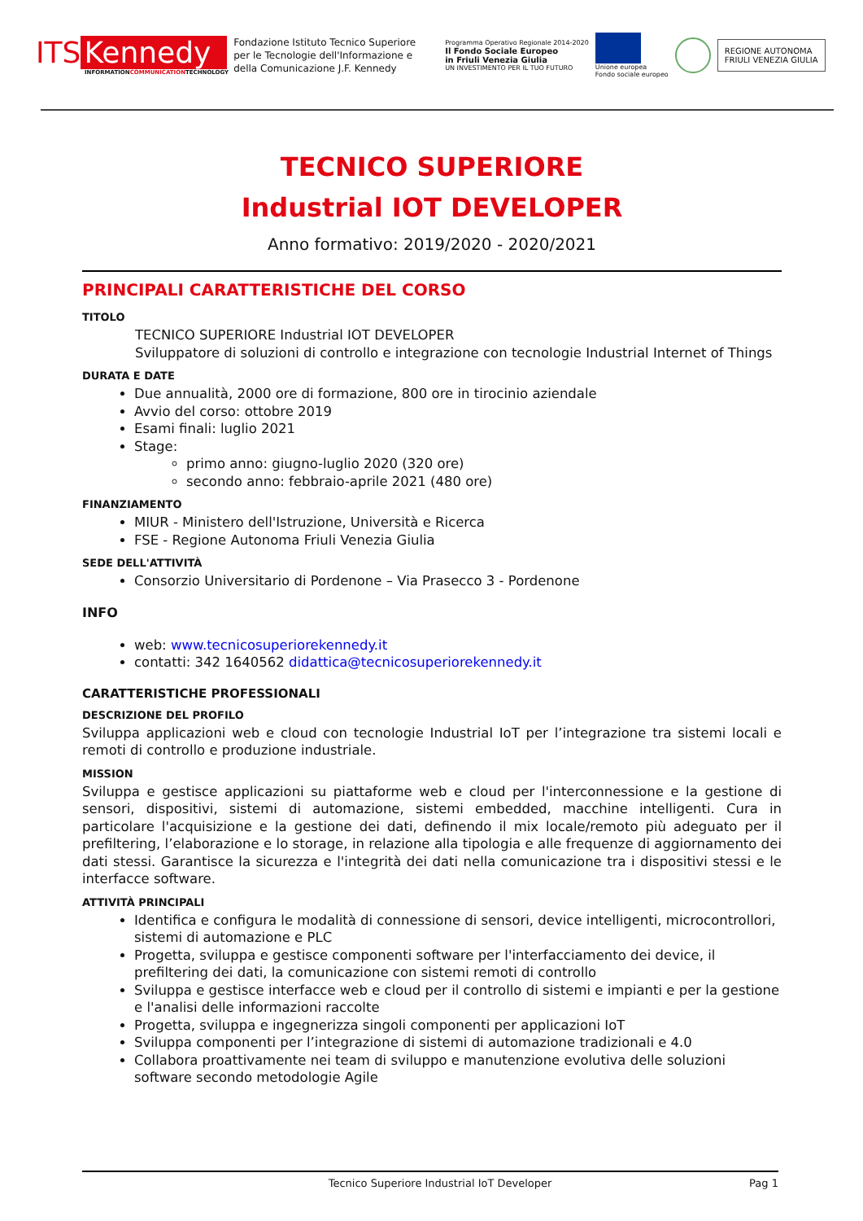ITS Kennedy
INFORMATIONCOMMUNICATIONTECHNOLOGY
Fondazione Istituto Tecnico Superiore per le Tecnologie dell'Informazione e della Comunicazione J.F. Kennedy
Programma Operativo Regionale 2014-2020
Il Fondo Sociale Europeo
in Friuli Venezia Giulia
UN INVESTIMENTO PER IL TUO FUTURO
Unione europea
Fondo sociale europeo
REGIONE AUTONOMA
FRIULI VENEZIA GIULIA
TECNICO SUPERIORE
Industrial IOT DEVELOPER
Anno formativo: 2019/2020 - 2020/2021
PRINCIPALI CARATTERISTICHE DEL CORSO
TITOLO
TECNICO SUPERIORE Industrial IOT DEVELOPER
Sviluppatore di soluzioni di controllo e integrazione con tecnologie Industrial Internet of Things
DURATA E DATE
Due annualità, 2000 ore di formazione, 800 ore in tirocinio aziendale
Avvio del corso: ottobre 2019
Esami finali: luglio 2021
Stage:
primo anno: giugno-luglio 2020 (320 ore)
secondo anno: febbraio-aprile 2021 (480 ore)
FINANZIAMENTO
MIUR - Ministero dell'Istruzione, Università e Ricerca
FSE - Regione Autonoma Friuli Venezia Giulia
SEDE DELL'ATTIVITÀ
Consorzio Universitario di Pordenone – Via Prasecco 3 - Pordenone
INFO
web: www.tecnicosuperiorekennedy.it
contatti: 342 1640562 didattica@tecnicosuperiorekennedy.it
CARATTERISTICHE PROFESSIONALI
DESCRIZIONE DEL PROFILO
Sviluppa applicazioni web e cloud con tecnologie Industrial IoT per l’integrazione tra sistemi locali e remoti di controllo e produzione industriale.
MISSION
Sviluppa e gestisce applicazioni su piattaforme web e cloud per l'interconnessione e la gestione di sensori, dispositivi, sistemi di automazione, sistemi embedded, macchine intelligenti. Cura in particolare l'acquisizione e la gestione dei dati, definendo il mix locale/remoto più adeguato per il prefiltering, l’elaborazione e lo storage, in relazione alla tipologia e alle frequenze di aggiornamento dei dati stessi. Garantisce la sicurezza e l'integrità dei dati nella comunicazione tra i dispositivi stessi e le interfacce software.
ATTIVITÀ PRINCIPALI
Identifica e configura le modalità di connessione di sensori, device intelligenti, microcontrollori, sistemi di automazione e PLC
Progetta, sviluppa e gestisce componenti software per l'interfacciamento dei device, il prefiltering dei dati, la comunicazione con sistemi remoti di controllo
Sviluppa e gestisce interfacce web e cloud per il controllo di sistemi e impianti e per la gestione e l'analisi delle informazioni raccolte
Progetta, sviluppa e ingegnerizza singoli componenti per applicazioni IoT
Sviluppa componenti per l’integrazione di sistemi di automazione tradizionali e 4.0
Collabora proattivamente nei team di sviluppo e manutenzione evolutiva delle soluzioni software secondo metodologie Agile
Tecnico Superiore Industrial IoT Developer Pag 1